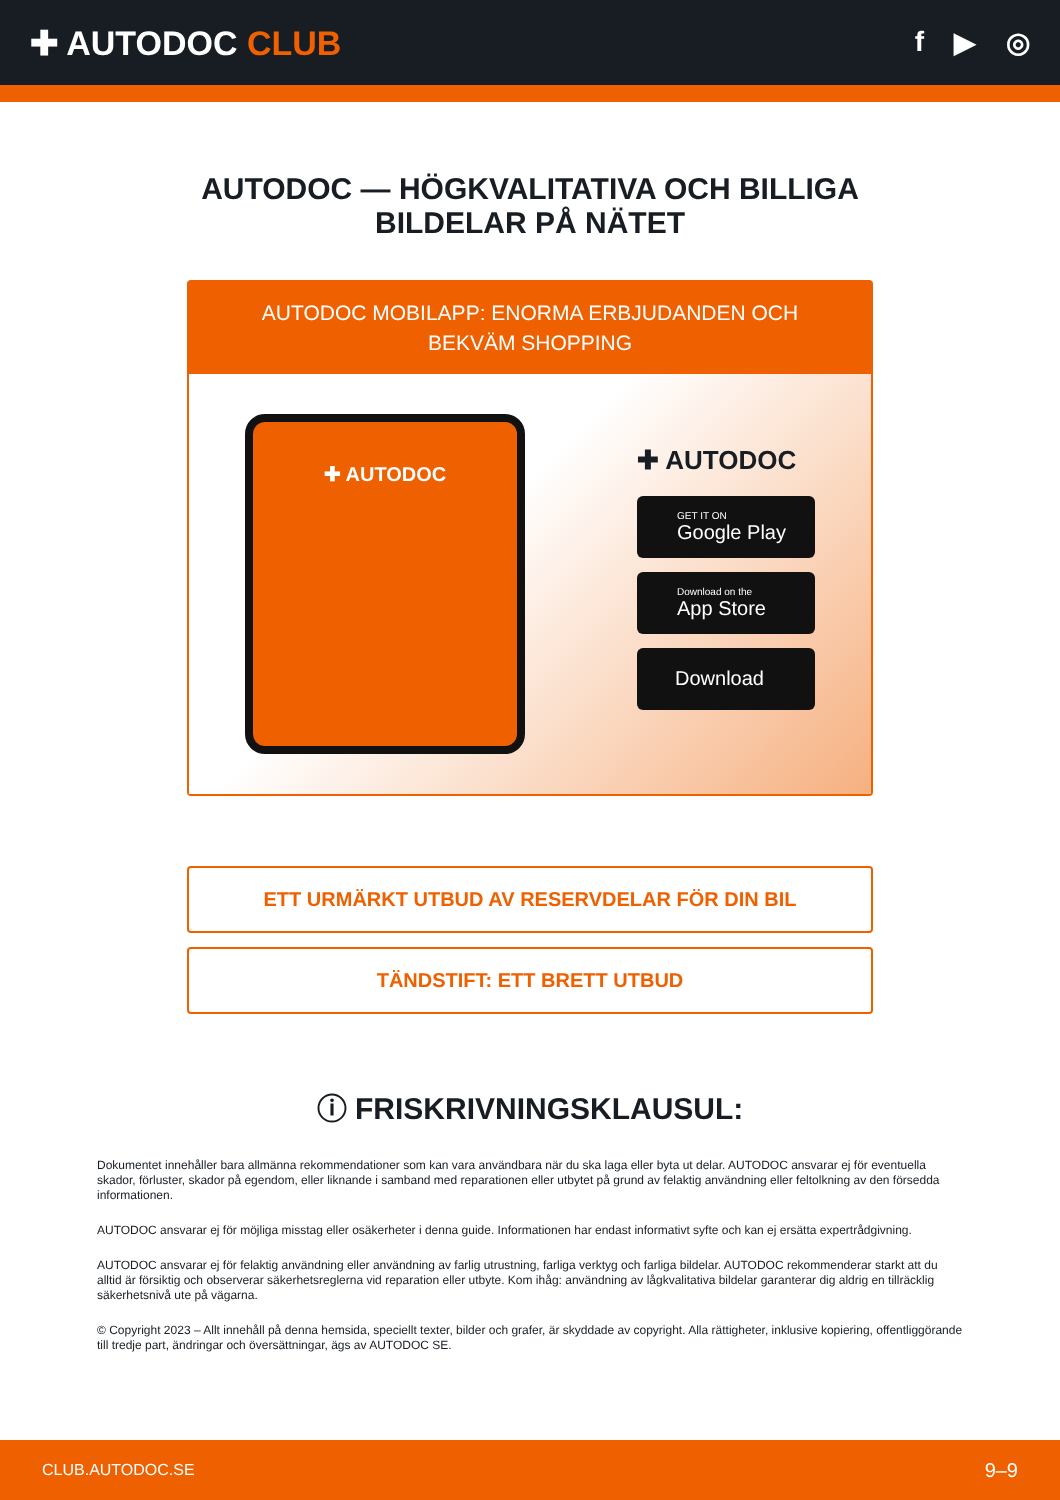✚ AUTODOC CLUB
f ▶ ◎
AUTODOC — HÖGKVALITATIVA OCH BILLIGA
BILDELAR PÅ NÄTET
AUTODOC MOBILAPP: ENORMA ERBJUDANDEN OCH BEKVÄM SHOPPING
✚ AUTODOC
✚ AUTODOC
GET IT ON
Google Play
Download on the
App Store
Download
ETT URMÄRKT UTBUD AV RESERVDELAR FÖR DIN BIL
TÄNDSTIFT: ETT BRETT UTBUD
ⓘ FRISKRIVNINGSKLAUSUL:
Dokumentet innehåller bara allmänna rekommendationer som kan vara användbara när du ska laga eller byta ut delar. AUTODOC ansvarar ej för eventuella skador, förluster, skador på egendom, eller liknande i samband med reparationen eller utbytet på grund av felaktig användning eller feltolkning av den försedda informationen.
AUTODOC ansvarar ej för möjliga misstag eller osäkerheter i denna guide. Informationen har endast informativt syfte och kan ej ersätta expertrådgivning.
AUTODOC ansvarar ej för felaktig användning eller användning av farlig utrustning, farliga verktyg och farliga bildelar. AUTODOC rekommenderar starkt att du alltid är försiktig och observerar säkerhetsreglerna vid reparation eller utbyte. Kom ihåg: användning av lågkvalitativa bildelar garanterar dig aldrig en tillräcklig säkerhetsnivå ute på vägarna.
© Copyright 2023 – Allt innehåll på denna hemsida, speciellt texter, bilder och grafer, är skyddade av copyright. Alla rättigheter, inklusive kopiering, offentliggörande till tredje part, ändringar och översättningar, ägs av AUTODOC SE.
CLUB.AUTODOC.SE 9–9